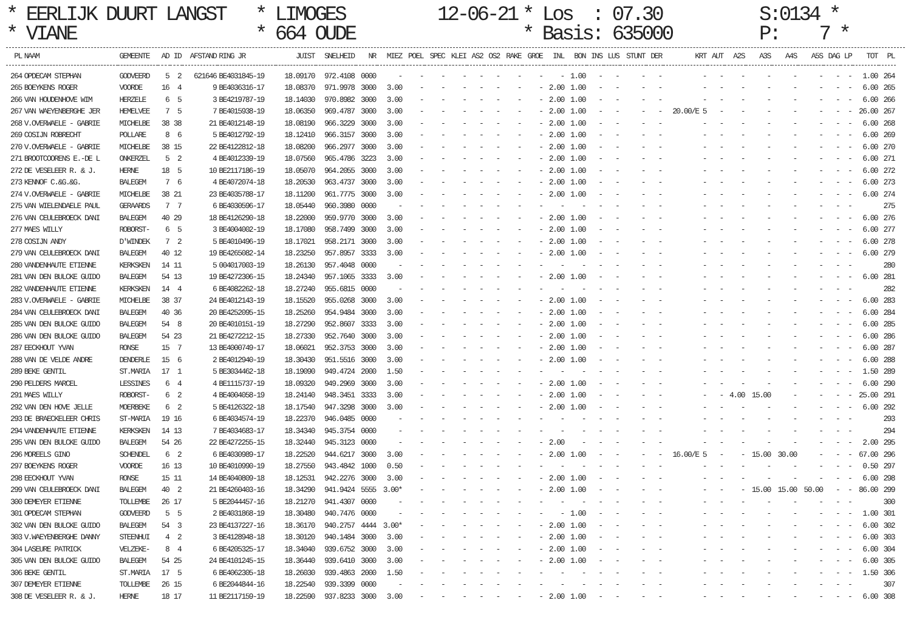* EERLIJK DUURT LANGST * VIANE
* LIMOGES * 664 OUDE
12-06-21
* Los : 07.30 * Basis: 635000
S:0134 * P: 7 *
| PL | NAAM | GEMEENTE | AD | ID | AFSTAND | RING JR | JUIST | SNELHEID | NR | MIEZ | POEL | SPEC | KLEI | AS2 | OS2 | RAKE | GROE | INL | BON | INS | LUS | STUNT | DER | KRT | AUT | A2S | A3S | A4S | A5S | DAG | LP | TOT | PL |
| --- | --- | --- | --- | --- | --- | --- | --- | --- | --- | --- | --- | --- | --- | --- | --- | --- | --- | --- | --- | --- | --- | --- | --- | --- | --- | --- | --- | --- | --- | --- | --- | --- | --- |
| 264 | OPDECAM STEPHAN | GODVEERD | 5 | 2 | 621646 | BE4031845-19 | 18.09170 | 972.4108 | 0000 | - | - | - | - | - | - | - | - | - | 1.00 | - | - | - | - | - | - | - | - | - | - | - | - | 1.00 | 264 |
| 265 | BOEYKENS ROGER | VOORDE | 16 | 4 | 9 | BE4036316-17 | 18.08370 | 971.9978 | 3000 | 3.00 | - | - | - | - | - | - | - | 2.00 | 1.00 | - | - | - | - | - | - | - | - | - | - | - | - | 6.00 | 265 |
| 266 | VAN HOUDENHOVE WIM | HERZELE | 6 | 5 | 3 | BE4219787-19 | 18.14030 | 970.8982 | 3000 | 3.00 | - | - | - | - | - | - | - | 2.00 | 1.00 | - | - | - | - | - | - | - | - | - | - | - | - | 6.00 | 266 |
| 267 | VAN WAEYENBERGHE JER | HEMELVEE | 7 | 5 | 7 | BE4015938-19 | 18.06350 | 969.4787 | 3000 | 3.00 | - | - | - | - | - | - | - | 2.00 | 1.00 | - | - | - | - | 20.00/E 5 | - | - | - | - | - | - | - | 26.00 | 267 |
| 268 | V.OVERWAELE - GABRIE | MICHELBE | 38 | 38 | 21 | BE4012148-19 | 18.08190 | 966.3229 | 3000 | 3.00 | - | - | - | - | - | - | - | 2.00 | 1.00 | - | - | - | - | - | - | - | - | - | - | - | - | 6.00 | 268 |
| 269 | COSIJN ROBRECHT | POLLARE | 8 | 6 | 5 | BE4012792-19 | 18.12410 | 966.3157 | 3000 | 3.00 | - | - | - | - | - | - | - | 2.00 | 1.00 | - | - | - | - | - | - | - | - | - | - | - | - | 6.00 | 269 |
| 270 | V.OVERWAELE - GABRIE | MICHELBE | 38 | 15 | 22 | BE4122812-18 | 18.08200 | 966.2977 | 3000 | 3.00 | - | - | - | - | - | - | - | 2.00 | 1.00 | - | - | - | - | - | - | - | - | - | - | - | - | 6.00 | 270 |
| 271 | BROOTCOORENS E.-DE L | ONKERZEL | 5 | 2 | 4 | BE4012339-19 | 18.07560 | 965.4786 | 3223 | 3.00 | - | - | - | - | - | - | - | 2.00 | 1.00 | - | - | - | - | - | - | - | - | - | - | - | - | 6.00 | 271 |
| 272 | DE VESELEER R. & J. | HERNE | 18 | 5 | 10 | BE2117186-19 | 18.05070 | 964.2055 | 3000 | 3.00 | - | - | - | - | - | - | - | 2.00 | 1.00 | - | - | - | - | - | - | - | - | - | - | - | - | 6.00 | 272 |
| 273 | KENNOF C.&G.&G. | BALEGEM | 7 | 6 | 4 | BE4072074-18 | 18.20530 | 963.4737 | 3000 | 3.00 | - | - | - | - | - | - | - | 2.00 | 1.00 | - | - | - | - | - | - | - | - | - | - | - | - | 6.00 | 273 |
| 274 | V.OVERWAELE - GABRIE | MICHELBE | 38 | 21 | 23 | BE4035788-17 | 18.11200 | 961.7775 | 3000 | 3.00 | - | - | - | - | - | - | - | 2.00 | 1.00 | - | - | - | - | - | - | - | - | - | - | - | - | 6.00 | 274 |
| 275 | VAN WIELENDAELE PAUL | GERAARDS | 7 | 7 | 6 | BE4030596-17 | 18.05440 | 960.3980 | 0000 | - | - | - | - | - | - | - | - | - | - | - | - | - | - | - | - | - | - | - | - | - | - | | 275 |
| 276 | VAN CEULEBROECK DANI | BALEGEM | 40 | 29 | 18 | BE4126290-18 | 18.22000 | 959.9770 | 3000 | 3.00 | - | - | - | - | - | - | - | 2.00 | 1.00 | - | - | - | - | - | - | - | - | - | - | - | - | 6.00 | 276 |
| 277 | MAES WILLY | ROBORST- | 6 | 5 | 3 | BE4004002-19 | 18.17080 | 958.7499 | 3000 | 3.00 | - | - | - | - | - | - | - | 2.00 | 1.00 | - | - | - | - | - | - | - | - | - | - | - | - | 6.00 | 277 |
| 278 | COSIJN ANDY | D'WINDEK | 7 | 2 | 5 | BE4010496-19 | 18.17021 | 958.2171 | 3000 | 3.00 | - | - | - | - | - | - | - | 2.00 | 1.00 | - | - | - | - | - | - | - | - | - | - | - | - | 6.00 | 278 |
| 279 | VAN CEULEBROECK DANI | BALEGEM | 40 | 12 | 19 | BE4265082-14 | 18.23250 | 957.8957 | 3333 | 3.00 | - | - | - | - | - | - | - | 2.00 | 1.00 | - | - | - | - | - | - | - | - | - | - | - | - | 6.00 | 279 |
| 280 | VANDENHAUTE ETIENNE | KERKSKEN | 14 | 11 | 5 | 004017003-19 | 18.26130 | 957.4048 | 0000 | - | - | - | - | - | - | - | - | - | - | - | - | - | - | - | - | - | - | - | - | - | - | | 280 |
| 281 | VAN DEN BULCKE GUIDO | BALEGEM | 54 | 13 | 19 | BE4272306-15 | 18.24340 | 957.1065 | 3333 | 3.00 | - | - | - | - | - | - | - | 2.00 | 1.00 | - | - | - | - | - | - | - | - | - | - | - | - | 6.00 | 281 |
| 282 | VANDENHAUTE ETIENNE | KERKSKEN | 14 | 4 | 6 | BE4082262-18 | 18.27240 | 955.6815 | 0000 | - | - | - | - | - | - | - | - | - | - | - | - | - | - | - | - | - | - | - | - | - | - | | 282 |
| 283 | V.OVERWAELE - GABRIE | MICHELBE | 38 | 37 | 24 | BE4012143-19 | 18.15520 | 955.0268 | 3000 | 3.00 | - | - | - | - | - | - | - | 2.00 | 1.00 | - | - | - | - | - | - | - | - | - | - | - | - | 6.00 | 283 |
| 284 | VAN CEULEBROECK DANI | BALEGEM | 40 | 36 | 20 | BE4252095-15 | 18.25260 | 954.9484 | 3000 | 3.00 | - | - | - | - | - | - | - | 2.00 | 1.00 | - | - | - | - | - | - | - | - | - | - | - | - | 6.00 | 284 |
| 285 | VAN DEN BULCKE GUIDO | BALEGEM | 54 | 8 | 20 | BE4010151-19 | 18.27290 | 952.8607 | 3333 | 3.00 | - | - | - | - | - | - | - | 2.00 | 1.00 | - | - | - | - | - | - | - | - | - | - | - | - | 6.00 | 285 |
| 286 | VAN DEN BULCKE GUIDO | BALEGEM | 54 | 23 | 21 | BE4272212-15 | 18.27330 | 952.7640 | 3000 | 3.00 | - | - | - | - | - | - | - | 2.00 | 1.00 | - | - | - | - | - | - | - | - | - | - | - | - | 6.00 | 286 |
| 287 | EECKHOUT YVAN | RONSE | 15 | 7 | 13 | BE4000749-17 | 18.06021 | 952.3753 | 3000 | 3.00 | - | - | - | - | - | - | - | 2.00 | 1.00 | - | - | - | - | - | - | - | - | - | - | - | - | 6.00 | 287 |
| 288 | VAN DE VELDE ANDRE | DENDERLE | 15 | 6 | 2 | BE4012940-19 | 18.30430 | 951.5516 | 3000 | 3.00 | - | - | - | - | - | - | - | 2.00 | 1.00 | - | - | - | - | - | - | - | - | - | - | - | - | 6.00 | 288 |
| 289 | BEKE GENTIL | ST.MARIA | 17 | 1 | 5 | BE3034462-18 | 18.19090 | 949.4724 | 2000 | 1.50 | - | - | - | - | - | - | - | - | - | - | - | - | - | - | - | - | - | - | - | - | - | 1.50 | 289 |
| 290 | PELDERS MARCEL | LESSINES | 6 | 4 | 4 | BE1115737-19 | 18.09320 | 949.2969 | 3000 | 3.00 | - | - | - | - | - | - | - | 2.00 | 1.00 | - | - | - | - | - | - | - | - | - | - | - | - | 6.00 | 290 |
| 291 | MAES WILLY | ROBORST- | 6 | 2 | 4 | BE4004058-19 | 18.24140 | 948.3451 | 3333 | 3.00 | - | - | - | - | - | - | - | 2.00 | 1.00 | - | - | - | - | - | - | 4.00 | 15.00 | - | - | - | - | 25.00 | 291 |
| 292 | VAN DEN HOVE JELLE | MOERBEKE | 6 | 2 | 5 | BE4126322-18 | 18.17540 | 947.3298 | 3000 | 3.00 | - | - | - | - | - | - | - | 2.00 | 1.00 | - | - | - | - | - | - | - | - | - | - | - | - | 6.00 | 292 |
| 293 | DE BRAECKELEER CHRIS | ST-MARIA | 19 | 16 | 6 | BE4034574-19 | 18.22370 | 946.0485 | 0000 | - | - | - | - | - | - | - | - | - | - | - | - | - | - | - | - | - | - | - | - | - | - | | 293 |
| 294 | VANDENHAUTE ETIENNE | KERKSKEN | 14 | 13 | 7 | BE4034683-17 | 18.34340 | 945.3754 | 0000 | - | - | - | - | - | - | - | - | - | - | - | - | - | - | - | - | - | - | - | - | - | - | | 294 |
| 295 | VAN DEN BULCKE GUIDO | BALEGEM | 54 | 26 | 22 | BE4272255-15 | 18.32440 | 945.3123 | 0000 | - | - | - | - | - | - | - | - | 2.00 | - | - | - | - | - | - | - | - | - | - | - | - | - | 2.00 | 295 |
| 296 | MOREELS GINO | SCHENDEL | 6 | 2 | 6 | BE4030989-17 | 18.22520 | 944.6217 | 3000 | 3.00 | - | - | - | - | - | - | - | 2.00 | 1.00 | - | - | - | - | 16.00/E 5 | - | - | 15.00 | 30.00 | - | - | - | 67.00 | 296 |
| 297 | BOEYKENS ROGER | VOORDE | 16 | 13 | 10 | BE4010990-19 | 18.27550 | 943.4842 | 1000 | 0.50 | - | - | - | - | - | - | - | - | - | - | - | - | - | - | - | - | - | - | - | - | - | 0.50 | 297 |
| 298 | EECKHOUT YVAN | RONSE | 15 | 11 | 14 | BE4040809-18 | 18.12531 | 942.2276 | 3000 | 3.00 | - | - | - | - | - | - | - | 2.00 | 1.00 | - | - | - | - | - | - | - | - | - | - | - | - | 6.00 | 298 |
| 299 | VAN CEULEBROECK DANI | BALEGEM | 40 | 2 | 21 | BE4260403-16 | 18.34290 | 941.9424 | 5555 | 3.00* | - | - | - | - | - | - | - | 2.00 | 1.00 | - | - | - | - | - | - | - | 15.00 | 15.00 | 50.00 | - | - | 86.00 | 299 |
| 300 | DEMEYER ETIENNE | TOLLEMBE | 26 | 17 | 5 | BE2044457-16 | 18.21270 | 941.4307 | 0000 | - | - | - | - | - | - | - | - | - | - | - | - | - | - | - | - | - | - | - | - | - | - | | 300 |
| 301 | OPDECAM STEPHAN | GODVEERD | 5 | 5 | 2 | BE4031868-19 | 18.30480 | 940.7476 | 0000 | - | - | - | - | - | - | - | - | - | 1.00 | - | - | - | - | - | - | - | - | - | - | - | - | 1.00 | 301 |
| 302 | VAN DEN BULCKE GUIDO | BALEGEM | 54 | 3 | 23 | BE4137227-16 | 18.36170 | 940.2757 | 4444 | 3.00* | - | - | - | - | - | - | - | 2.00 | 1.00 | - | - | - | - | - | - | - | - | - | - | - | - | 6.00 | 302 |
| 303 | V.WAEYENBERGHE DANNY | STEENHUI | 4 | 2 | 3 | BE4128948-18 | 18.30120 | 940.1484 | 3000 | 3.00 | - | - | - | - | - | - | - | 2.00 | 1.00 | - | - | - | - | - | - | - | - | - | - | - | - | 6.00 | 303 |
| 304 | LASEURE PATRICK | VELZEKE- | 8 | 4 | 6 | BE4205325-17 | 18.34040 | 939.6752 | 3000 | 3.00 | - | - | - | - | - | - | - | 2.00 | 1.00 | - | - | - | - | - | - | - | - | - | - | - | - | 6.00 | 304 |
| 305 | VAN DEN BULCKE GUIDO | BALEGEM | 54 | 25 | 24 | BE4101245-15 | 18.36440 | 939.6410 | 3000 | 3.00 | - | - | - | - | - | - | - | 2.00 | 1.00 | - | - | - | - | - | - | - | - | - | - | - | - | 6.00 | 305 |
| 306 | BEKE GENTIL | ST.MARIA | 17 | 5 | 6 | BE4062305-18 | 18.26030 | 939.4863 | 2000 | 1.50 | - | - | - | - | - | - | - | - | - | - | - | - | - | - | - | - | - | - | - | - | - | 1.50 | 306 |
| 307 | DEMEYER ETIENNE | TOLLEMBE | 26 | 15 | 6 | BE2044844-16 | 18.22540 | 939.3399 | 0000 | - | - | - | - | - | - | - | - | - | - | - | - | - | - | - | - | - | - | - | - | - | - | | 307 |
| 308 | DE VESELEER R. & J. | HERNE | 18 | 17 | 11 | BE2117159-19 | 18.22590 | 937.8233 | 3000 | 3.00 | - | - | - | - | - | - | - | 2.00 | 1.00 | - | - | - | - | - | - | - | - | - | - | - | - | 6.00 | 308 |